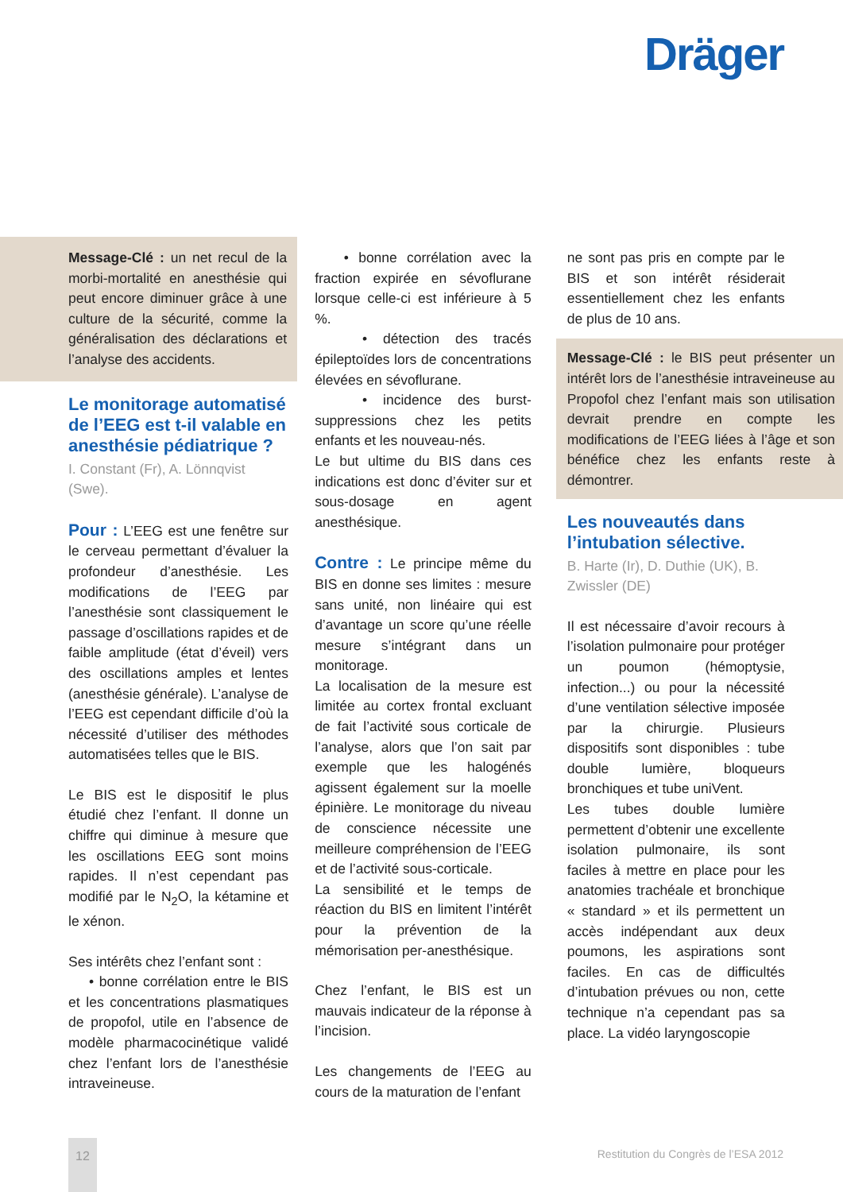Dräger
Message-Clé : un net recul de la morbi-mortalité en anesthésie qui peut encore diminuer grâce à une culture de la sécurité, comme la généralisation des déclarations et l’analyse des accidents.
Le monitorage automatisé de l’EEG est t-il valable en anesthésie pédiatrique ?
I. Constant (Fr), A. Lönnqvist (Swe).
Pour : L’EEG est une fenêtre sur le cerveau permettant d’évaluer la profondeur d’anesthésie. Les modifications de l’EEG par l’anesthésie sont classiquement le passage d’oscillations rapides et de faible amplitude (état d’éveil) vers des oscillations amples et lentes (anesthésie générale). L’analyse de l’EEG est cependant difficile d’où la nécessité d’utiliser des méthodes automatisées telles que le BIS.
Le BIS est le dispositif le plus étudié chez l’enfant. Il donne un chiffre qui diminue à mesure que les oscillations EEG sont moins rapides. Il n’est cependant pas modifié par le N<sub>2</sub>O, la kétamine et le xénon.
Ses intérêts chez l’enfant sont :
• bonne corrélation entre le BIS et les concentrations plasmatiques de propofol, utile en l’absence de modèle pharmacocinétique validé chez l’enfant lors de l’anesthésie intraveineuse.
• bonne corrélation avec la fraction expirée en sévoflurane lorsque celle-ci est inférieure à 5 %.
• détection des tracés épileptoïdes lors de concentrations élevées en sévoflurane.
• incidence des burst-suppressions chez les petits enfants et les nouveau-nés.
Le but ultime du BIS dans ces indications est donc d’éviter sur et sous-dosage en agent anesthésique.
Contre : Le principe même du BIS en donne ses limites : mesure sans unité, non linéaire qui est d’avantage un score qu’une réelle mesure s’intégrant dans un monitorage.
La localisation de la mesure est limitée au cortex frontal excluant de fait l’activité sous corticale de l’analyse, alors que l’on sait par exemple que les halogénés agissent également sur la moelle épinière. Le monitorage du niveau de conscience nécessite une meilleure compréhension de l’EEG et de l’activité sous-corticale.
La sensibilité et le temps de réaction du BIS en limitent l’intérêt pour la prévention de la mémorisation per-anesthésique.
Chez l’enfant, le BIS est un mauvais indicateur de la réponse à l’incision.
Les changements de l’EEG au cours de la maturation de l’enfant
ne sont pas pris en compte par le BIS et son intérêt résiderait essentiellement chez les enfants de plus de 10 ans.
Message-Clé : le BIS peut présenter un intérêt lors de l’anesthésie intraveineuse au Propofol chez l’enfant mais son utilisation devrait prendre en compte les modifications de l’EEG liées à l’âge et son bénéfice chez les enfants reste à démontrer.
Les nouveautés dans l’intubation sélective.
B. Harte (Ir), D. Duthie (UK), B. Zwissler (DE)
Il est nécessaire d’avoir recours à l’isolation pulmonaire pour protéger un poumon (hémoptysie, infection...) ou pour la nécessité d’une ventilation sélective imposée par la chirurgie. Plusieurs dispositifs sont disponibles : tube double lumière, bloqueurs bronchiques et tube uniVent.
Les tubes double lumière permettent d’obtenir une excellente isolation pulmonaire, ils sont faciles à mettre en place pour les anatomies trachéale et bronchique « standard » et ils permettent un accès indépendant aux deux poumons, les aspirations sont faciles. En cas de difficultés d’intubation prévues ou non, cette technique n’a cependant pas sa place. La vidéo laryngoscopie
Restitution du Congrès de l’ESA 2012
12